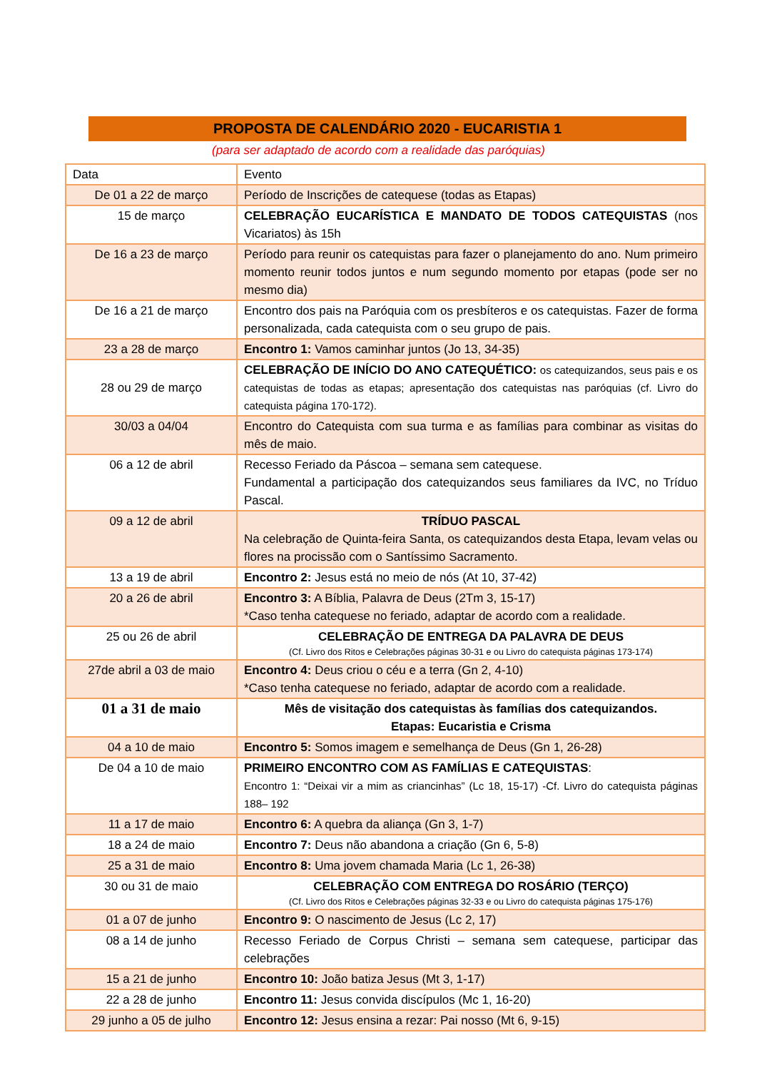PROPOSTA DE CALENDÁRIO 2020 - EUCARISTIA 1
(para ser adaptado de acordo com a realidade das paróquias)
| Data | Evento |
| De 01 a 22 de março | Período de Inscrições de catequese (todas as Etapas) |
| 15 de março | CELEBRAÇÃO EUCARÍSTICA E MANDATO DE TODOS CATEQUISTAS (nos Vicariatos) às 15h |
| De 16 a 23 de março | Período para reunir os catequistas para fazer o planejamento do ano. Num primeiro momento reunir todos juntos e num segundo momento por etapas (pode ser no mesmo dia) |
| De 16 a 21 de março | Encontro dos pais na Paróquia com os presbíteros e os catequistas. Fazer de forma personalizada, cada catequista com o seu grupo de pais. |
| 23 a 28 de março | Encontro 1: Vamos caminhar juntos (Jo 13, 34-35) |
| 28 ou 29 de março | CELEBRAÇÃO DE INÍCIO DO ANO CATEQUÉTICO: os catequizandos, seus pais e os catequistas de todas as etapas; apresentação dos catequistas nas paróquias (cf. Livro do catequista página 170-172). |
| 30/03 a 04/04 | Encontro do Catequista com sua turma e as famílias para combinar as visitas do mês de maio. |
| 06 a 12 de abril | Recesso Feriado da Páscoa – semana sem catequese. Fundamental a participação dos catequizandos seus familiares da IVC, no Tríduo Pascal. |
| 09 a 12 de abril | TRÍDUO PASCAL Na celebração de Quinta-feira Santa, os catequizandos desta Etapa, levam velas ou flores na procissão com o Santíssimo Sacramento. |
| 13 a 19 de abril | Encontro 2: Jesus está no meio de nós (At 10, 37-42) |
| 20 a 26 de abril | Encontro 3: A Bíblia, Palavra de Deus (2Tm 3, 15-17) *Caso tenha catequese no feriado, adaptar de acordo com a realidade. |
| 25 ou 26 de abril | CELEBRAÇÃO DE ENTREGA DA PALAVRA DE DEUS (Cf. Livro dos Ritos e Celebrações páginas 30-31 e ou Livro do catequista páginas 173-174) |
| 27de abril a 03 de maio | Encontro 4: Deus criou o céu e a terra (Gn 2, 4-10) *Caso tenha catequese no feriado, adaptar de acordo com a realidade. |
| 01 a 31 de maio | Mês de visitação dos catequistas às famílias dos catequizandos. Etapas: Eucaristia e Crisma |
| 04 a 10 de maio | Encontro 5: Somos imagem e semelhança de Deus (Gn 1, 26-28) |
| De 04 a 10 de maio | PRIMEIRO ENCONTRO COM AS FAMÍLIAS E CATEQUISTAS : Encontro 1: “Deixai vir a mim as criancinhas” (Lc 18, 15-17) -Cf. Livro do catequista páginas 188– 192 |
| 11 a 17 de maio | Encontro 6: A quebra da aliança (Gn 3, 1-7) |
| 18 a 24 de maio | Encontro 7: Deus não abandona a criação (Gn 6, 5-8) |
| 25 a 31 de maio | Encontro 8: Uma jovem chamada Maria (Lc 1, 26-38) |
| 30 ou 31 de maio | CELEBRAÇÃO COM ENTREGA DO ROSÁRIO (TERÇO) (Cf. Livro dos Ritos e Celebrações páginas 32-33 e ou Livro do catequista páginas 175-176) |
| 01 a 07 de junho | Encontro 9: O nascimento de Jesus (Lc 2, 17) |
| 08 a 14 de junho | Recesso Feriado de Corpus Christi – semana sem catequese, participar das celebrações |
| 15 a 21 de junho | Encontro 10: João batiza Jesus (Mt 3, 1-17) |
| 22 a 28 de junho | Encontro 11: Jesus convida discípulos (Mc 1, 16-20) |
| 29 junho a 05 de julho | Encontro 12: Jesus ensina a rezar: Pai nosso (Mt 6, 9-15) |